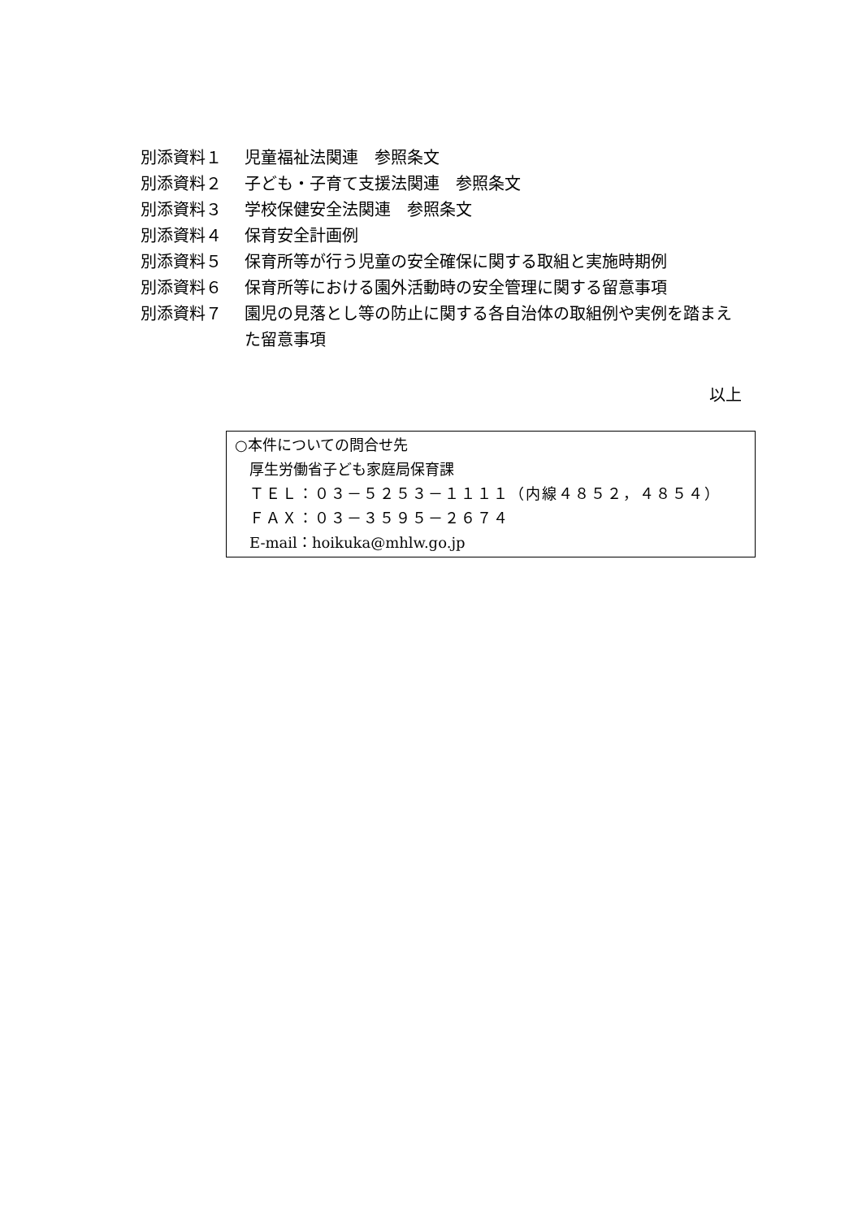別添資料１ 児童福祉法関連　参照条文
別添資料２ 子ども・子育て支援法関連　参照条文
別添資料３ 学校保健安全法関連　参照条文
別添資料４ 保育安全計画例
別添資料５ 保育所等が行う児童の安全確保に関する取組と実施時期例
別添資料６ 保育所等における園外活動時の安全管理に関する留意事項
別添資料７ 園児の見落とし等の防止に関する各自治体の取組例や実例を踏まえた留意事項
以上
○本件についての問合せ先
厚生労働省子ども家庭局保育課
ＴＥＬ：０３－５２５３－１１１１（内線４８５２，４８５４）
ＦＡＸ：０３－３５９５－２６７４
E-mail：hoikuka@mhlw.go.jp